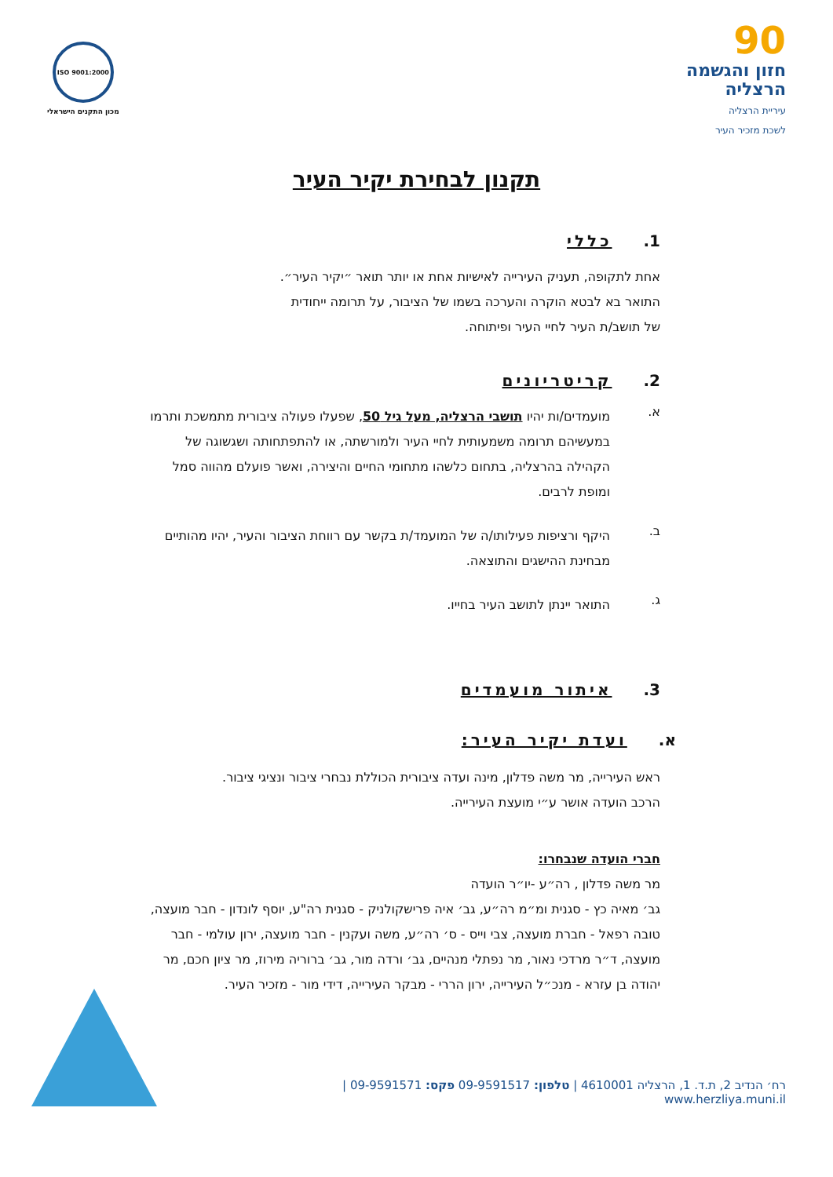90
חזון והגשמה
הרצליה
עיריית הרצליה
לשכת מזכיר העיר
ISO 9001:2000
מכון התקנים הישראלי
תקנון לבחירת יקיר העיר
1. כללי
אחת לתקופה, תעניק העירייה לאישיות אחת או יותר תואר ״יקיר העיר״.
התואר בא לבטא הוקרה והערכה בשמו של הציבור, על תרומה ייחודית
של תושב/ת העיר לחיי העיר ופיתוחה.
2. קריטריונים
א.
מועמדים/ות יהיו תושבי הרצליה, מעל גיל 50, שפעלו פעולה ציבורית מתמשכת ותרמו במעשיהם תרומה משמעותית לחיי העיר ולמורשתה, או להתפתחותה ושגשוגה של הקהילה בהרצליה, בתחום כלשהו מתחומי החיים והיצירה, ואשר פועלם מהווה סמל ומופת לרבים.
ב.
היקף ורציפות פעילותו/ה של המועמד/ת בקשר עם רווחת הציבור והעיר, יהיו מהותיים מבחינת ההישגים והתוצאה.
ג.
התואר יינתן לתושב העיר בחייו.
3. איתור מועמדים
א. ועדת יקיר העיר:
ראש העירייה, מר משה פדלון, מינה ועדה ציבורית הכוללת נבחרי ציבור ונציגי ציבור.
הרכב הועדה אושר ע״י מועצת העירייה.
חברי הועדה שנבחרו:
מר משה פדלון , רה״ע -יו״ר הועדה
גב׳ מאיה כץ - סגנית ומ״מ רה״ע, גב׳ איה פרישקולניק - סגנית רה"ע, יוסף לונדון - חבר מועצה, טובה רפאל - חברת מועצה, צבי וייס - ס׳ רה״ע, משה ועקנין - חבר מועצה, ירון עולמי - חבר מועצה, ד״ר מרדכי נאור, מר נפתלי מנהיים, גב׳ ורדה מור, גב׳ ברוריה מירוז, מר ציון חכם, מר יהודה בן עזרא - מנכ״ל העירייה, ירון הררי - מבקר העירייה, דידי מור - מזכיר העיר.
רח׳ הנדיב 2, ת.ד. 1, הרצליה 4610001 | טלפון: 09-9591517 פקס: 09-9591571 | www.herzliya.muni.il